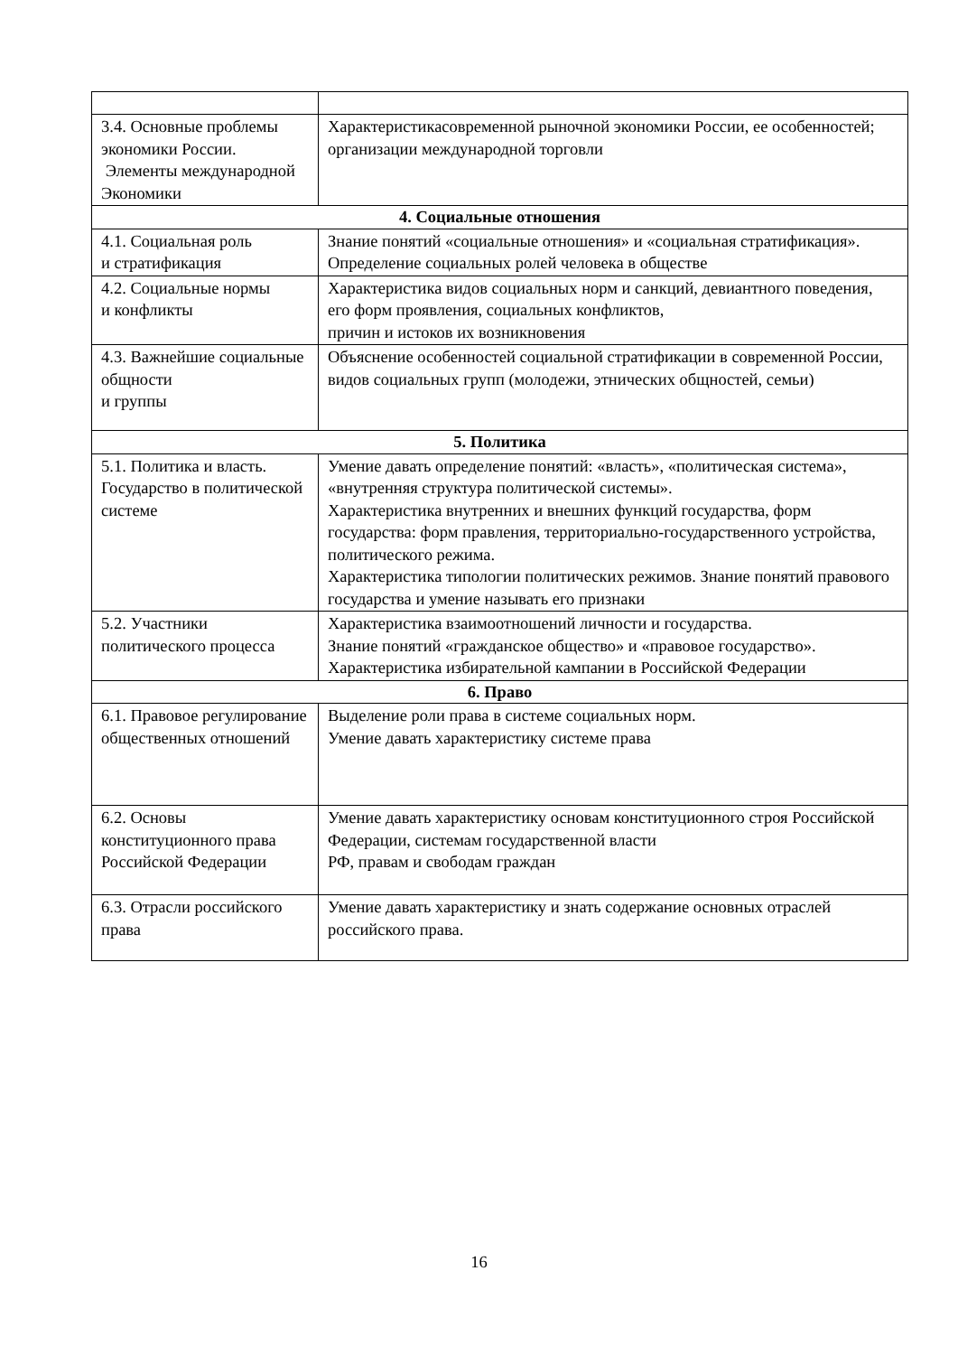| 3.4. Основные проблемы экономики России. Элементы международной Экономики | Характеристикасовременной рыночной экономики России, ее особенностей; организации международной торговли |
| 4. Социальные отношения | |
| 4.1. Социальная роль и стратификация | Знание понятий «социальные отношения» и «социальная стратификация». Определение социальных ролей человека в обществе |
| 4.2. Социальные нормы и конфликты | Характеристика видов социальных норм и санкций, девиантного поведения, его форм проявления, социальных конфликтов, причин и истоков их возникновения |
| 4.3. Важнейшие социальные общности и группы | Объяснение особенностей социальной стратификации в современной России, видов социальных групп (молодежи, этнических общностей, семьи) |
| 5. Политика | |
| 5.1. Политика и власть. Государство в политической системе | Умение давать определение понятий: «власть», «политическая система», «внутренняя структура политической системы». Характеристика внутренних и внешних функций государства, форм государства: форм правления, территориально-государственного устройства, политического режима. Характеристика типологии политических режимов. Знание понятий правового государства и умение называть его признаки |
| 5.2. Участники политического процесса | Характеристика взаимоотношений личности и государства. Знание понятий «гражданское общество» и «правовое государство». Характеристика избирательной кампании в Российской Федерации |
| 6. Право | |
| 6.1. Правовое регулирование общественных отношений | Выделение роли права в системе социальных норм. Умение давать характеристику системе права |
| 6.2. Основы конституционного права Российской Федерации | Умение давать характеристику основам конституционного строя Российской Федерации, системам государственной власти РФ, правам и свободам граждан |
| 6.3. Отрасли российского права | Умение давать характеристику и знать содержание основных отраслей российского права. |
16